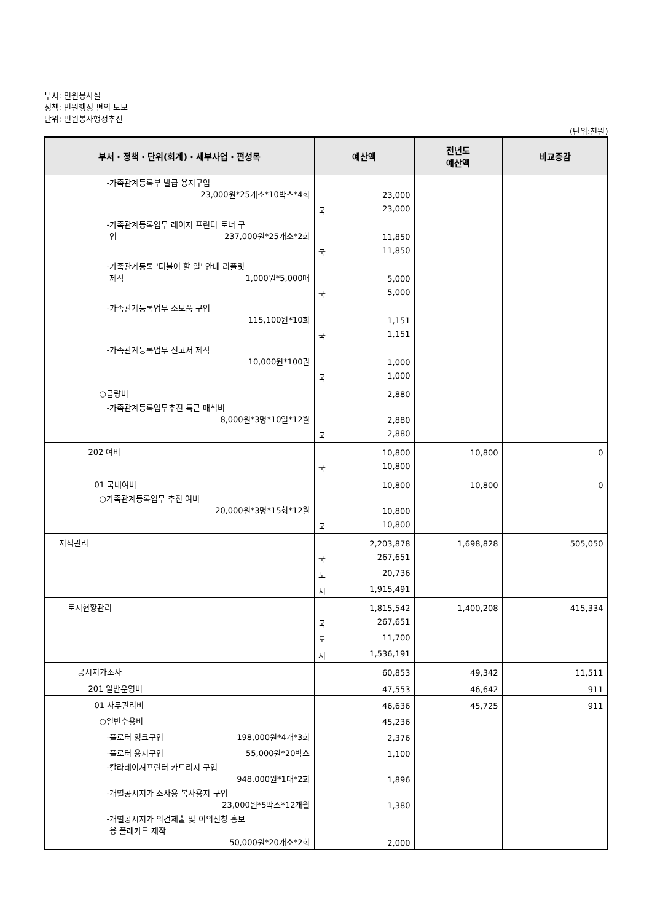부서: 민원봉사실
정책: 민원행정 편의 도모
단위: 민원봉사행정추진
(단위:천원)
| 부서・정책・단위(회계)・세부사업・편성목 | 예산액 | 전년도 예산액 | 비교증감 |
| --- | --- | --- | --- |
| -가족관계등록부 발급 용지구입 23,000원*25개소*10박스*4회 | 23,000 | | |
| | 국 23,000 | | |
| -가족관계등록업무 레이저 프린터 토너 구 입 237,000원*25개소*2회 | 11,850 | | |
| | 국 11,850 | | |
| -가족관계등록 '더불어 할 일' 안내 리플릿 제작 1,000원*5,000매 | 5,000 | | |
| | 국 5,000 | | |
| -가족관계등록업무 소모품 구입 115,100원*10회 | 1,151 | | |
| | 국 1,151 | | |
| -가족관계등록업무 신고서 제작 10,000원*100권 | 1,000 | | |
| | 국 1,000 | | |
| ○급량비 | 2,880 | | |
| -가족관계등록업무추진 특근 매식비 8,000원*3명*10일*12월 | 2,880 | | |
| | 국 2,880 | | |
| 202 여비 | 10,800 | 10,800 | 0 |
| | 국 10,800 | | |
| 01 국내여비 | 10,800 | 10,800 | 0 |
| ○가족관계등록업무 추진 여비 20,000원*3명*15회*12월 | 10,800 | | |
| | 국 10,800 | | |
| 지적관리 | 2,203,878 | 1,698,828 | 505,050 |
| | 국 267,651 | | |
| | 도 20,736 | | |
| | 시 1,915,491 | | |
| 토지현황관리 | 1,815,542 | 1,400,208 | 415,334 |
| | 국 267,651 | | |
| | 도 11,700 | | |
| | 시 1,536,191 | | |
| 공시지가조사 | 60,853 | 49,342 | 11,511 |
| 201 일반운영비 | 47,553 | 46,642 | 911 |
| 01 사무관리비 | 46,636 | 45,725 | 911 |
| ○일반수용비 | 45,236 | | |
| -플로터 잉크구입 198,000원*4개*3회 | 2,376 | | |
| -플로터 용지구입 55,000원*20박스 | 1,100 | | |
| -칼라레이져프린터 카트리지 구입 948,000원*1대*2회 | 1,896 | | |
| -개별공시지가 조사용 복사용지 구입 23,000원*5박스*12개월 | 1,380 | | |
| -개별공시지가 의견제출 및 이의신청 홍보 용 플래카드 제작 50,000원*20개소*2회 | 2,000 | | |